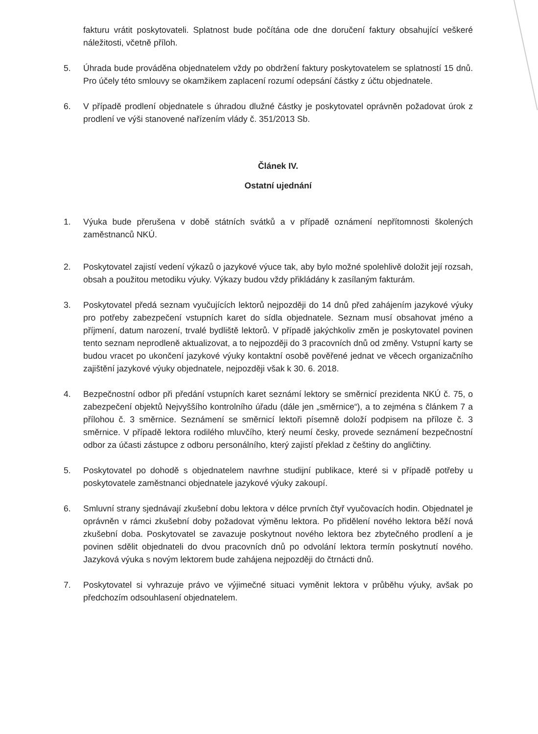fakturu vrátit poskytovateli. Splatnost bude počítána ode dne doručení faktury obsahující veškeré náležitosti, včetně příloh.
5. Úhrada bude prováděna objednatelem vždy po obdržení faktury poskytovatelem se splatností 15 dnů. Pro účely této smlouvy se okamžikem zaplacení rozumí odepsání částky z účtu objednatele.
6. V případě prodlení objednatele s úhradou dlužné částky je poskytovatel oprávněn požadovat úrok z prodlení ve výši stanovené nařízením vlády č. 351/2013 Sb.
Článek IV.
Ostatní ujednání
1. Výuka bude přerušena v době státních svátků a v případě oznámení nepřítomnosti školených zaměstnanců NKÚ.
2. Poskytovatel zajistí vedení výkazů o jazykové výuce tak, aby bylo možné spolehlivě doložit její rozsah, obsah a použitou metodiku výuky. Výkazy budou vždy přikládány k zasílaným fakturám.
3. Poskytovatel předá seznam vyučujících lektorů nejpozději do 14 dnů před zahájením jazykové výuky pro potřeby zabezpečení vstupních karet do sídla objednatele. Seznam musí obsahovat jméno a příjmení, datum narození, trvalé bydliště lektorů. V případě jakýchkoliv změn je poskytovatel povinen tento seznam neprodleně aktualizovat, a to nejpozději do 3 pracovních dnů od změny. Vstupní karty se budou vracet po ukončení jazykové výuky kontaktní osobě pověřené jednat ve věcech organizačního zajištění jazykové výuky objednatele, nejpozději však k 30. 6. 2018.
4. Bezpečnostní odbor při předání vstupních karet seznámí lektory se směrnicí prezidenta NKÚ č. 75, o zabezpečení objektů Nejvyššího kontrolního úřadu (dále jen „směrnice“), a to zejména s článkem 7 a přílohou č. 3 směrnice. Seznámení se směrnicí lektoři písemně doloží podpisem na příloze č. 3 směrnice. V případě lektora rodilého mluvčího, který neumí česky, provede seznámení bezpečnostní odbor za účasti zástupce z odboru personálního, který zajistí překlad z češtiny do angličtiny.
5. Poskytovatel po dohodě s objednatelem navrhne studijní publikace, které si v případě potřeby u poskytovatele zaměstnanci objednatele jazykové výuky zakoupí.
6. Smluvní strany sjednávají zkušební dobu lektora v délce prvních čtyř vyučovacích hodin. Objednatel je oprávněn v rámci zkušební doby požadovat výměnu lektora. Po přidělení nového lektora běží nová zkušební doba. Poskytovatel se zavazuje poskytnout nového lektora bez zbytečného prodlení a je povinen sdělit objednateli do dvou pracovních dnů po odvolání lektora termín poskytnutí nového. Jazyková výuka s novým lektorem bude zahájena nejpozději do čtrnácti dnů.
7. Poskytovatel si vyhrazuje právo ve výjimečné situaci vyměnit lektora v průběhu výuky, avšak po předchozím odsouhlasení objednatelem.